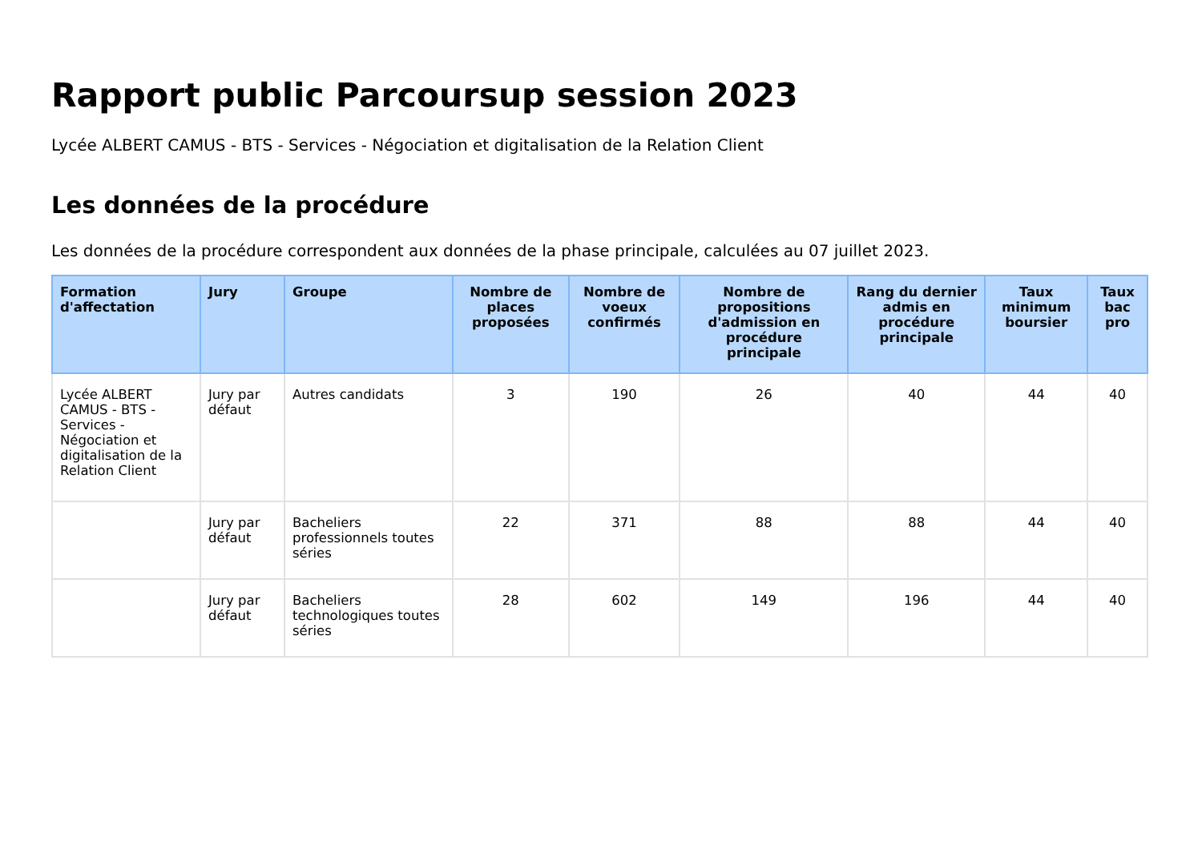Rapport public Parcoursup session 2023
Lycée ALBERT CAMUS - BTS - Services - Négociation et digitalisation de la Relation Client
Les données de la procédure
Les données de la procédure correspondent aux données de la phase principale, calculées au 07 juillet 2023.
| Formation d'affectation | Jury | Groupe | Nombre de places proposées | Nombre de voeux confirmés | Nombre de propositions d'admission en procédure principale | Rang du dernier admis en procédure principale | Taux minimum boursier | Taux bac pro |
| --- | --- | --- | --- | --- | --- | --- | --- | --- |
| Lycée ALBERT CAMUS - BTS - Services - Négociation et digitalisation de la Relation Client | Jury par défaut | Autres candidats | 3 | 190 | 26 | 40 | 44 | 40 |
| | Jury par défaut | Bacheliers professionnels toutes séries | 22 | 371 | 88 | 88 | 44 | 40 |
| | Jury par défaut | Bacheliers technologiques toutes séries | 28 | 602 | 149 | 196 | 44 | 40 |